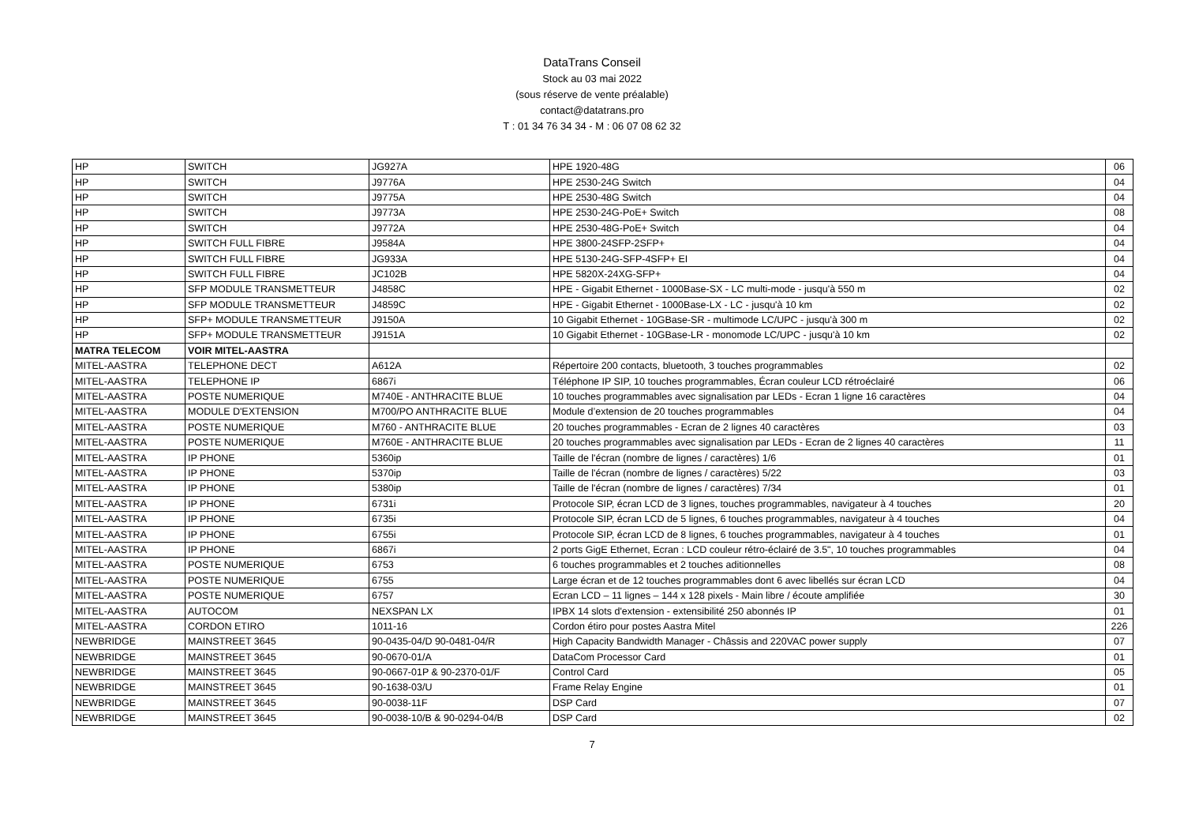DataTrans Conseil
Stock au 03 mai 2022
(sous réserve de vente préalable)
contact@datatrans.pro
T : 01 34 76 34 34 - M : 06 07 08 62 32
| HP | SWITCH | JG927A | HPE 1920-48G | 06 |
| HP | SWITCH | J9776A | HPE 2530-24G Switch | 04 |
| HP | SWITCH | J9775A | HPE 2530-48G Switch | 04 |
| HP | SWITCH | J9773A | HPE 2530-24G-PoE+ Switch | 08 |
| HP | SWITCH | J9772A | HPE 2530-48G-PoE+ Switch | 04 |
| HP | SWITCH FULL FIBRE | J9584A | HPE 3800-24SFP-2SFP+ | 04 |
| HP | SWITCH FULL FIBRE | JG933A | HPE 5130-24G-SFP-4SFP+ EI | 04 |
| HP | SWITCH FULL FIBRE | JC102B | HPE 5820X-24XG-SFP+ | 04 |
| HP | SFP MODULE TRANSMETTEUR | J4858C | HPE - Gigabit Ethernet - 1000Base-SX - LC multi-mode - jusqu'à 550 m | 02 |
| HP | SFP MODULE TRANSMETTEUR | J4859C | HPE - Gigabit Ethernet - 1000Base-LX - LC - jusqu'à 10 km | 02 |
| HP | SFP+ MODULE TRANSMETTEUR | J9150A | 10 Gigabit Ethernet - 10GBase-SR - multimode LC/UPC - jusqu'à 300 m | 02 |
| HP | SFP+ MODULE TRANSMETTEUR | J9151A | 10 Gigabit Ethernet - 10GBase-LR - monomode LC/UPC - jusqu'à 10 km | 02 |
| MATRA TELECOM | VOIR MITEL-AASTRA | | | |
| MITEL-AASTRA | TELEPHONE DECT | A612A | Répertoire 200 contacts, bluetooth, 3 touches programmables | 02 |
| MITEL-AASTRA | TELEPHONE IP | 6867i | Téléphone IP SIP, 10 touches programmables, Écran couleur LCD rétroéclairé | 06 |
| MITEL-AASTRA | POSTE NUMERIQUE | M740E - ANTHRACITE BLUE | 10 touches programmables avec signalisation par LEDs - Ecran 1 ligne 16 caractères | 04 |
| MITEL-AASTRA | MODULE D'EXTENSION | M700/PO ANTHRACITE BLUE | Module d’extension de 20 touches programmables | 04 |
| MITEL-AASTRA | POSTE NUMERIQUE | M760 - ANTHRACITE BLUE | 20 touches programmables - Ecran de 2 lignes 40 caractères | 03 |
| MITEL-AASTRA | POSTE NUMERIQUE | M760E - ANTHRACITE BLUE | 20 touches programmables avec signalisation par LEDs - Ecran de 2 lignes 40 caractères | 11 |
| MITEL-AASTRA | IP PHONE | 5360ip | Taille de l'écran (nombre de lignes / caractères) 1/6 | 01 |
| MITEL-AASTRA | IP PHONE | 5370ip | Taille de l'écran (nombre de lignes / caractères) 5/22 | 03 |
| MITEL-AASTRA | IP PHONE | 5380ip | Taille de l'écran (nombre de lignes / caractères) 7/34 | 01 |
| MITEL-AASTRA | IP PHONE | 6731i | Protocole SIP, écran LCD de 3 lignes, touches programmables, navigateur à 4 touches | 20 |
| MITEL-AASTRA | IP PHONE | 6735i | Protocole SIP, écran LCD de 5 lignes, 6 touches programmables, navigateur à 4 touches | 04 |
| MITEL-AASTRA | IP PHONE | 6755i | Protocole SIP, écran LCD de 8 lignes, 6 touches programmables, navigateur à 4 touches | 01 |
| MITEL-AASTRA | IP PHONE | 6867i | 2 ports GigE Ethernet, Ecran : LCD couleur rétro-éclairé de 3.5", 10 touches programmables | 04 |
| MITEL-AASTRA | POSTE NUMERIQUE | 6753 | 6 touches programmables et 2 touches aditionnelles | 08 |
| MITEL-AASTRA | POSTE NUMERIQUE | 6755 | Large écran et de 12 touches programmables dont 6 avec libellés sur écran LCD | 04 |
| MITEL-AASTRA | POSTE NUMERIQUE | 6757 | Ecran LCD – 11 lignes – 144 x 128 pixels - Main libre / écoute amplifiée | 30 |
| MITEL-AASTRA | AUTOCOM | NEXSPAN LX | IPBX 14 slots d'extension - extensibilité 250 abonnés IP | 01 |
| MITEL-AASTRA | CORDON ETIRO | 1011-16 | Cordon étiro pour postes Aastra Mitel | 226 |
| NEWBRIDGE | MAINSTREET 3645 | 90-0435-04/D 90-0481-04/R | High Capacity Bandwidth Manager - Châssis and 220VAC power supply | 07 |
| NEWBRIDGE | MAINSTREET 3645 | 90-0670-01/A | DataCom Processor Card | 01 |
| NEWBRIDGE | MAINSTREET 3645 | 90-0667-01P & 90-2370-01/F | Control Card | 05 |
| NEWBRIDGE | MAINSTREET 3645 | 90-1638-03/U | Frame Relay Engine | 01 |
| NEWBRIDGE | MAINSTREET 3645 | 90-0038-11F | DSP Card | 07 |
| NEWBRIDGE | MAINSTREET 3645 | 90-0038-10/B & 90-0294-04/B | DSP Card | 02 |
7